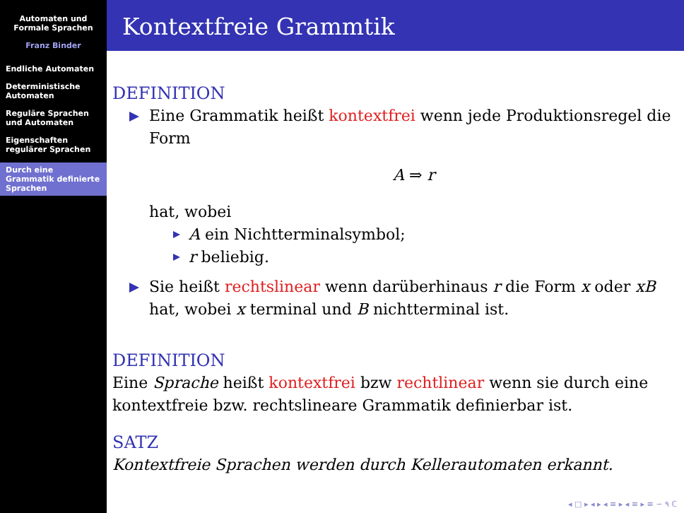Automaten und
Formale Sprachen
Franz Binder
Endliche Automaten
Deterministische Automaten
Reguläre Sprachen und Automaten
Eigenschaften regulärer Sprachen
Durch eine Grammatik definierte Sprachen
Kontextfreie Grammtik
DEFINITION
Eine Grammatik heißt kontextfrei wenn jede Produktionsregel die Form
A ⇒ r
hat, wobei
A ein Nichtterminalsymbol;
r beliebig.
Sie heißt rechtslinear wenn darüberhinaus r die Form x oder xB hat, wobei x terminal und B nichtterminal ist.
DEFINITION
Eine Sprache heißt kontextfrei bzw rechtlinear wenn sie durch eine kontextfreie bzw. rechtslineare Grammatik definierbar ist.
SATZ
Kontextfreie Sprachen werden durch Kellerautomaten erkannt.
◂ □ ▸ ◂ ▸ ◂ ≡ ▸ ◂ ≡ ▸ ≡ ∽ ۹ ℂ